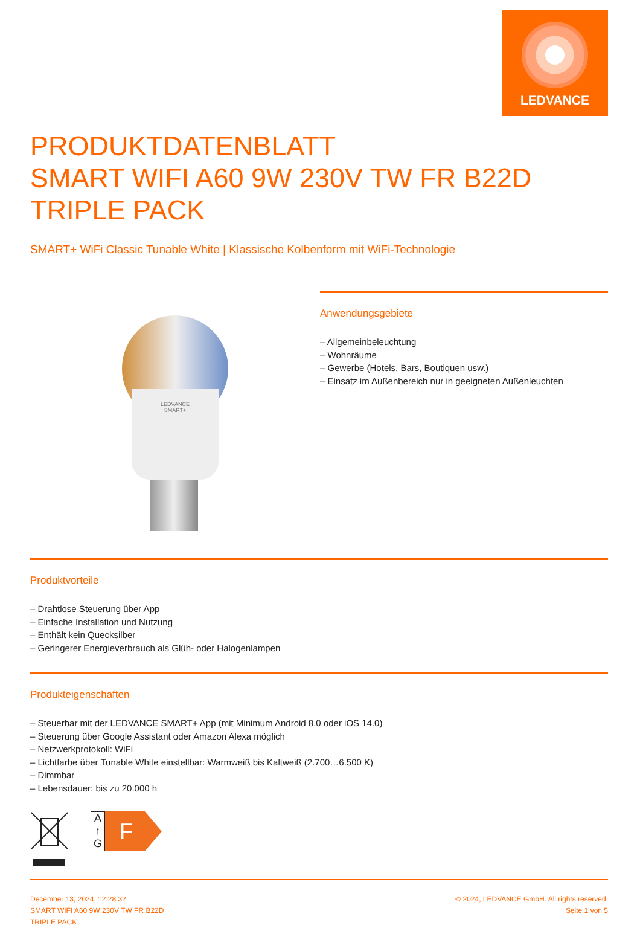LEDVANCE
PRODUKTDATENBLATT
SMART WIFI A60 9W 230V TW FR B22D
TRIPLE PACK
SMART+ WiFi Classic Tunable White | Klassische Kolbenform mit WiFi-Technologie
LEDVANCE
SMART+
Anwendungsgebiete
– Allgemeinbeleuchtung
– Wohnräume
– Gewerbe (Hotels, Bars, Boutiquen usw.)
– Einsatz im Außenbereich nur in geeigneten Außenleuchten
Produktvorteile
– Drahtlose Steuerung über App
– Einfache Installation und Nutzung
– Enthält kein Quecksilber
– Geringerer Energieverbrauch als Glüh- oder Halogenlampen
Produkteigenschaften
– Steuerbar mit der LEDVANCE SMART+ App (mit Minimum Android 8.0 oder iOS 14.0)
– Steuerung über Google Assistant oder Amazon Alexa möglich
– Netzwerkprotokoll: WiFi
– Lichtfarbe über Tunable White einstellbar: Warmweiß bis Kaltweiß (2.700…6.500 K)
– Dimmbar
– Lebensdauer: bis zu 20.000 h
A
↑
G
F
December 13, 2024, 12:28:32
SMART WIFI A60 9W 230V TW FR B22D
TRIPLE PACK
© 2024, LEDVANCE GmbH. All rights reserved.
Seite 1 von 5